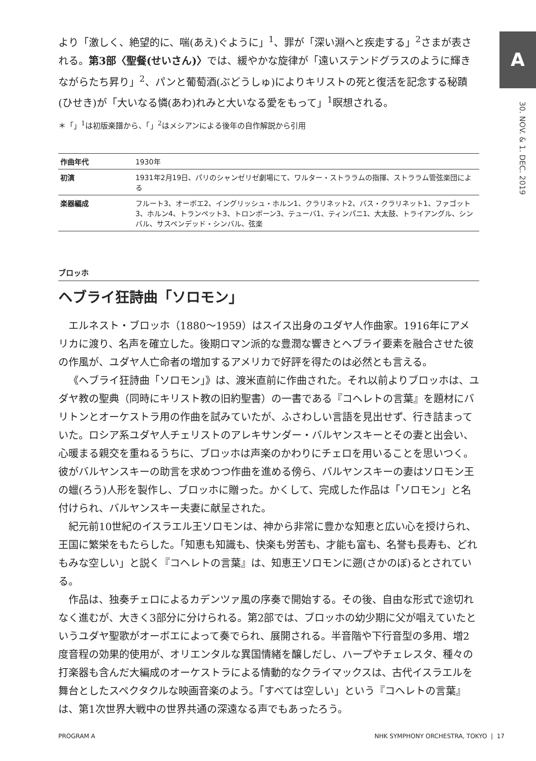A
30. NOV. & 1. DEC. 2019
より「激しく、絶望的に、喘(あえ)ぐように」<sup>1</sup>、罪が「深い淵へと疾走する」<sup>2</sup>さまが表される。第3部〈聖餐(せいさん)〉では、緩やかな旋律が「遠いステンドグラスのように輝きながらたち昇り」<sup>2</sup>、パンと葡萄酒(ぶどうしゅ)によりキリストの死と復活を記念する秘蹟(ひせき)が「大いなる憐(あわ)れみと大いなる愛をもって」<sup>1</sup>瞑想される。
＊「」<sup>1</sup>は初版楽譜から、「」<sup>2</sup>はメシアンによる後年の自作解説から引用
| 作曲年代 | 1930年 |
| 初演 | 1931年2月19日、パリのシャンゼリゼ劇場にて、ワルター・ストララムの指揮、ストララム管弦楽団による |
| 楽器編成 | フルート3、オーボエ2、イングリッシュ・ホルン1、クラリネット2、バス・クラリネット1、ファゴット3、ホルン4、トランペット3、トロンボーン3、テューバ1、ティンパニ1、大太鼓、トライアングル、シンバル、サスペンデッド・シンバル、弦楽 |
ブロッホ
ヘブライ狂詩曲「ソロモン」
エルネスト・ブロッホ（1880〜1959）はスイス出身のユダヤ人作曲家。1916年にアメリカに渡り、名声を確立した。後期ロマン派的な豊潤な響きとヘブライ要素を融合させた彼の作風が、ユダヤ人亡命者の増加するアメリカで好評を得たのは必然とも言える。
《ヘブライ狂詩曲「ソロモン」》は、渡米直前に作曲された。それ以前よりブロッホは、ユダヤ教の聖典（同時にキリスト教の旧約聖書）の一書である『コヘレトの言葉』を題材にバリトンとオーケストラ用の作曲を試みていたが、ふさわしい言語を見出せず、行き詰まっていた。ロシア系ユダヤ人チェリストのアレキサンダー・バルヤンスキーとその妻と出会い、心暖まる親交を重ねるうちに、ブロッホは声楽のかわりにチェロを用いることを思いつく。彼がバルヤンスキーの助言を求めつつ作曲を進める傍ら、バルヤンスキーの妻はソロモン王の蠟(ろう)人形を製作し、ブロッホに贈った。かくして、完成した作品は「ソロモン」と名付けられ、バルヤンスキー夫妻に献呈された。
紀元前10世紀のイスラエル王ソロモンは、神から非常に豊かな知恵と広い心を授けられ、王国に繁栄をもたらした。「知恵も知識も、快楽も労苦も、才能も富も、名誉も長寿も、どれもみな空しい」と説く『コヘレトの言葉』は、知恵王ソロモンに遡(さかのぼ)るとされている。
作品は、独奏チェロによるカデンツァ風の序奏で開始する。その後、自由な形式で途切れなく進むが、大きく3部分に分けられる。第2部では、ブロッホの幼少期に父が唱えていたというユダヤ聖歌がオーボエによって奏でられ、展開される。半音階や下行音型の多用、増2度音程の効果的使用が、オリエンタルな異国情緒を醸しだし、ハープやチェレスタ、種々の打楽器も含んだ大編成のオーケストラによる情動的なクライマックスは、古代イスラエルを舞台としたスペクタクルな映画音楽のよう。「すべては空しい」という『コヘレトの言葉』は、第1次世界大戦中の世界共通の深遠なる声でもあったろう。
PROGRAM A NHK SYMPHONY ORCHESTRA, TOKYO | 17